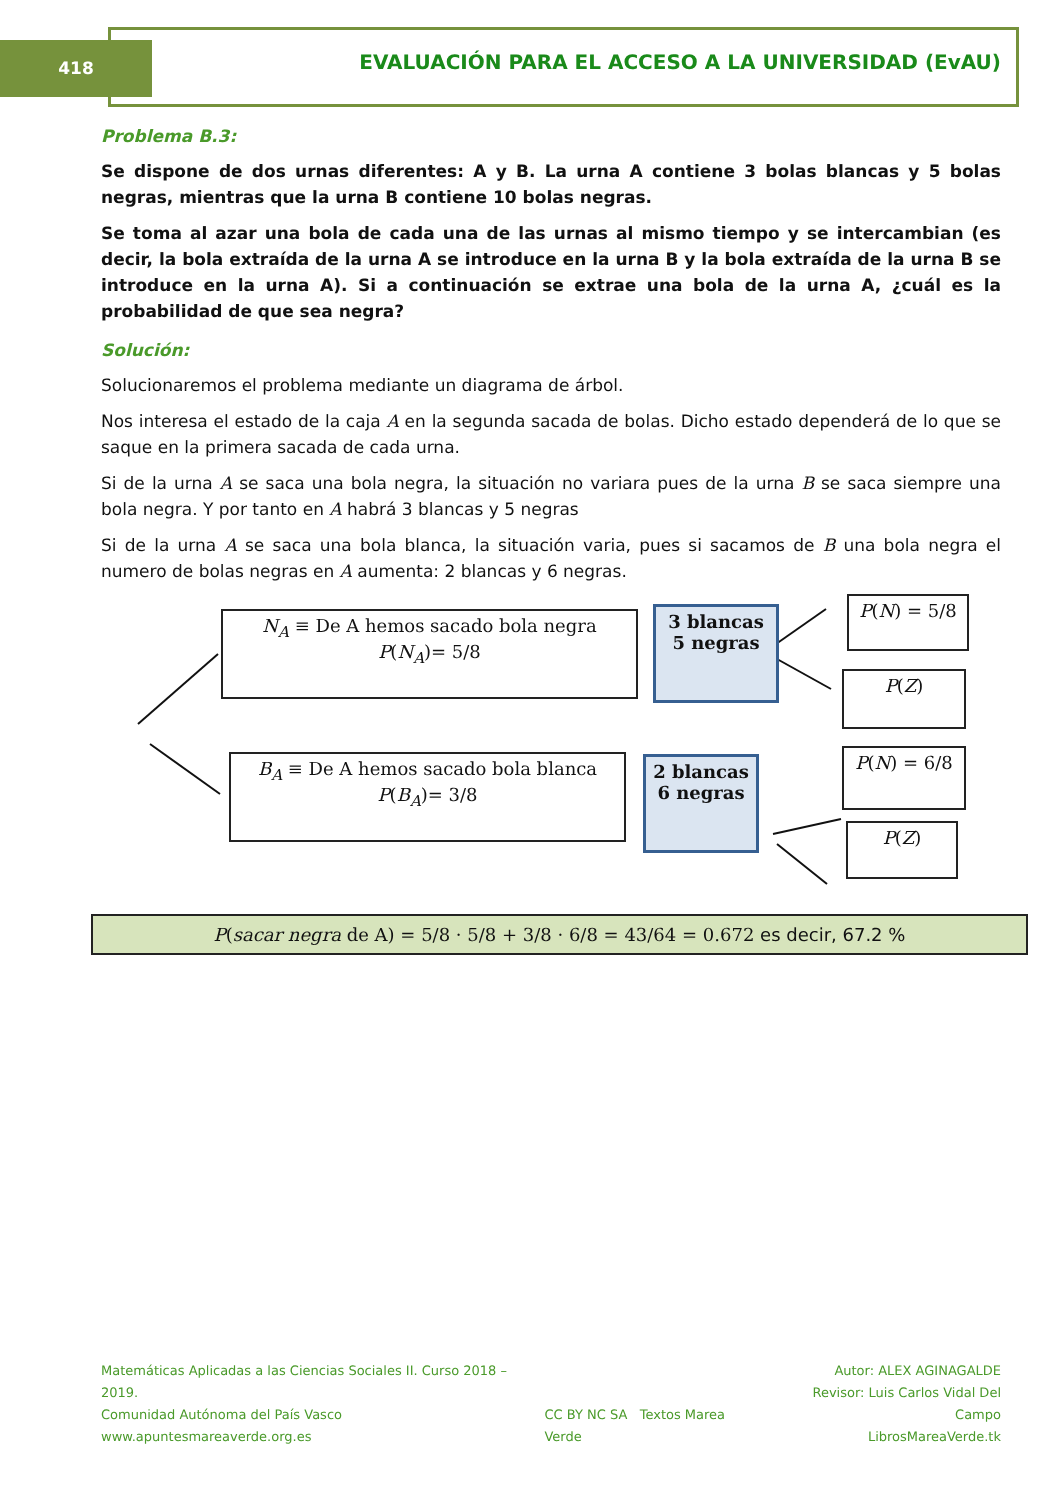418
EVALUACIÓN PARA EL ACCESO A LA UNIVERSIDAD (EvAU)
Problema B.3:
Se dispone de dos urnas diferentes: A y B. La urna A contiene 3 bolas blancas y 5 bolas negras, mientras que la urna B contiene 10 bolas negras.
Se toma al azar una bola de cada una de las urnas al mismo tiempo y se intercambian (es decir, la bola extraída de la urna A se introduce en la urna B y la bola extraída de la urna B se introduce en la urna A). Si a continuación se extrae una bola de la urna A, ¿cuál es la probabilidad de que sea negra?
Solución:
Solucionaremos el problema mediante un diagrama de árbol.
Nos interesa el estado de la caja A en la segunda sacada de bolas. Dicho estado dependerá de lo que se saque en la primera sacada de cada urna.
Si de la urna A se saca una bola negra, la situación no variara pues de la urna B se saca siempre una bola negra. Y por tanto en A habrá 3 blancas y 5 negras
Si de la urna A se saca una bola blanca, la situación varia, pues si sacamos de B una bola negra el numero de bolas negras en A aumenta: 2 blancas y 6 negras.
N<sub>A</sub> ≡ De A hemos sacado bola negra
P(N<sub>A</sub>)= 5/8
3 blancas
5 negras
P(N) = 5/8
P(Z)
B<sub>A</sub> ≡ De A hemos sacado bola blanca
P(B<sub>A</sub>)= 3/8
2 blancas
6 negras
P(N) = 6/8
P(Z)
P(sacar negra de A) = 5/8 · 5/8 + 3/8 · 6/8 = 43/64 = 0.672 es decir, 67.2 %
Matemáticas Aplicadas a las Ciencias Sociales II. Curso 2018 – 2019.
Comunidad Autónoma del País Vasco
www.apuntesmareaverde.org.es
CC BY NC SA Textos Marea Verde
Autor: ALEX AGINAGALDE
Revisor: Luis Carlos Vidal Del Campo
LibrosMareaVerde.tk